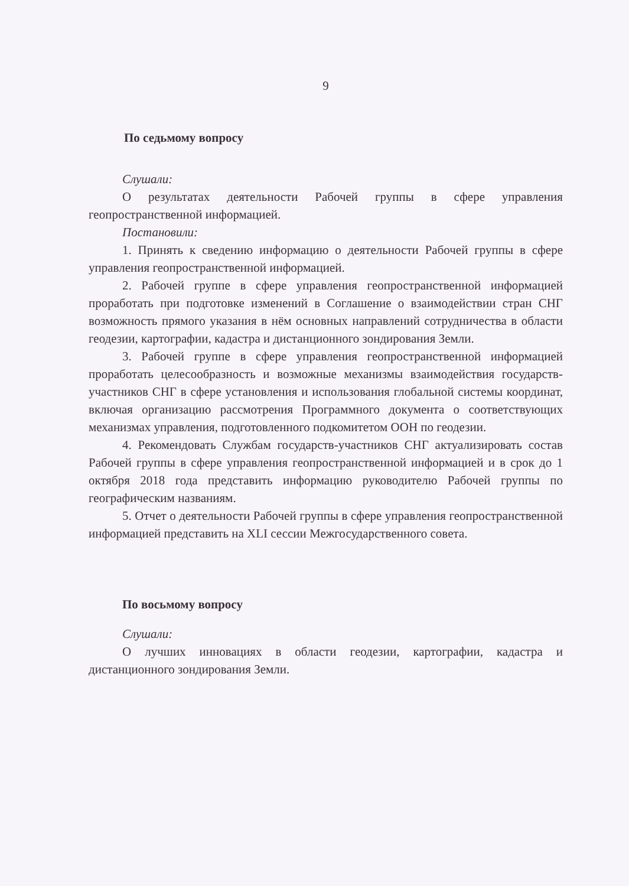9
По седьмому вопросу
Слушали:
О результатах деятельности Рабочей группы в сфере управления геопространственной информацией.
Постановили:
1. Принять к сведению информацию о деятельности Рабочей группы в сфере управления геопространственной информацией.
2. Рабочей группе в сфере управления геопространственной информацией проработать при подготовке изменений в Соглашение о взаимодействии стран СНГ возможность прямого указания в нём основных направлений сотрудничества в области геодезии, картографии, кадастра и дистанционного зондирования Земли.
3. Рабочей группе в сфере управления геопространственной информацией проработать целесообразность и возможные механизмы взаимодействия государств-участников СНГ в сфере установления и использования глобальной системы координат, включая организацию рассмотрения Программного документа о соответствующих механизмах управления, подготовленного подкомитетом ООН по геодезии.
4. Рекомендовать Службам государств-участников СНГ актуализировать состав Рабочей группы в сфере управления геопространственной информацией и в срок до 1 октября 2018 года представить информацию руководителю Рабочей группы по географическим названиям.
5. Отчет о деятельности Рабочей группы в сфере управления геопространственной информацией представить на XLI сессии Межгосударственного совета.
По восьмому вопросу
Слушали:
О лучших инновациях в области геодезии, картографии, кадастра и дистанционного зондирования Земли.